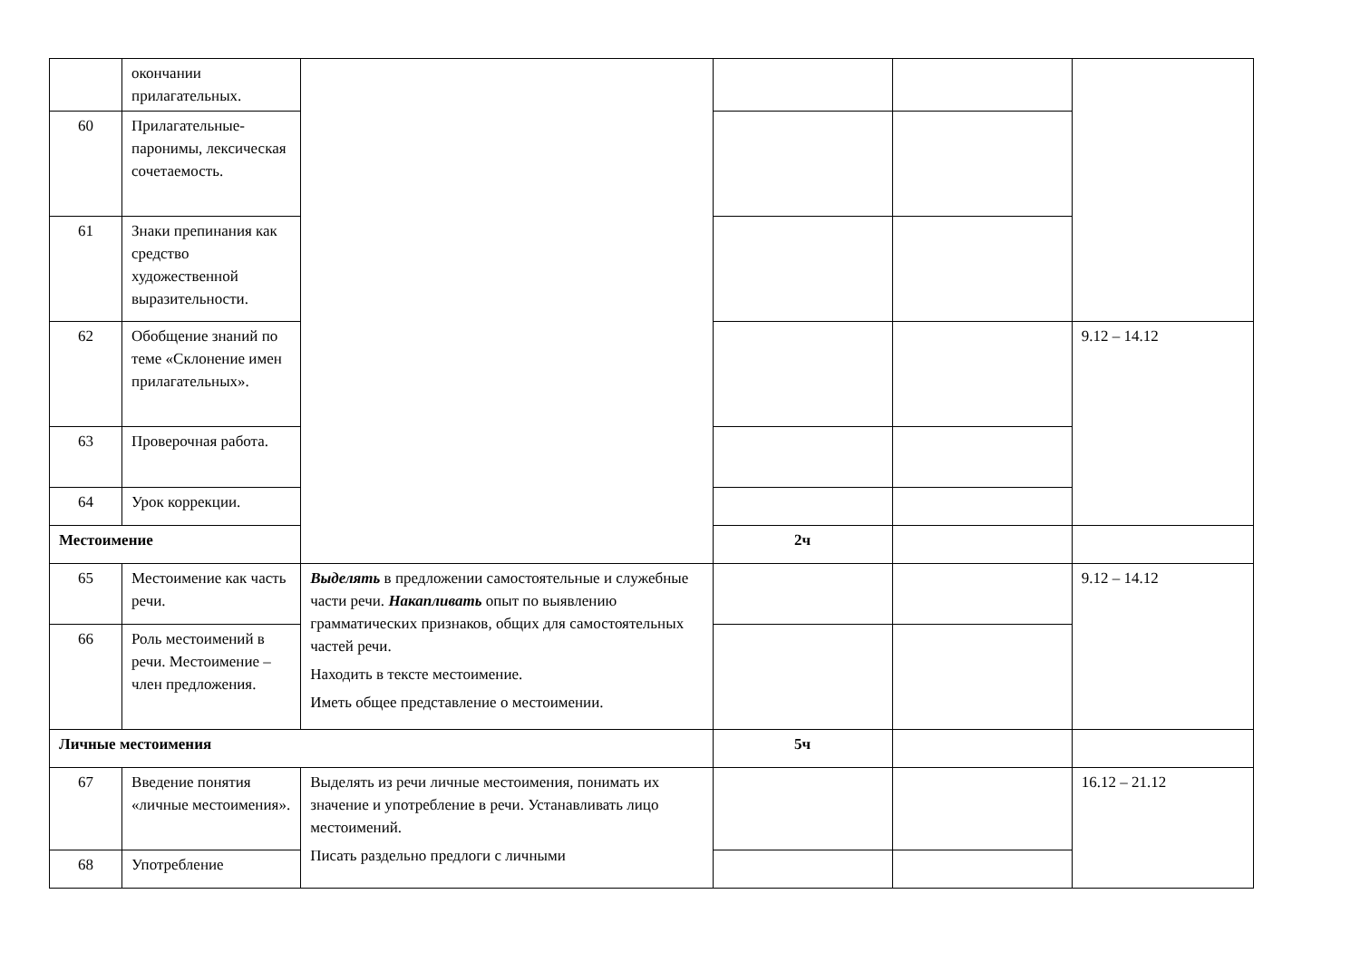| | окончании прилагательных. | | | | |
| 60 | Прилагательные-паронимы, лексическая сочетаемость. | | | | |
| 61 | Знаки препинания как средство художественной выразительности. | | | | |
| 62 | Обобщение знаний по теме «Склонение имен прилагательных». | | | | 9.12 – 14.12 |
| 63 | Проверочная работа. | | | | |
| 64 | Урок коррекции. | | | | |
| Местоимение | | | 2ч | | |
| 65 | Местоимение как часть речи. | Выделять в предложении самостоятельные и служебные части речи. Накапливать опыт по выявлению грамматических признаков, общих для самостоятельных частей речи. Находить в тексте местоимение. Иметь общее представление о местоимении. | | | 9.12 – 14.12 |
| 66 | Роль местоимений в речи. Местоимение – член предложения. | | | | |
| Личные местоимения | | | 5ч | | |
| 67 | Введение понятия «личные местоимения». | Выделять из речи личные местоимения, понимать их значение и употребление в речи. Устанавливать лицо местоимений. Писать раздельно предлоги с личными | | | 16.12 – 21.12 |
| 68 | Употребление | | | | |